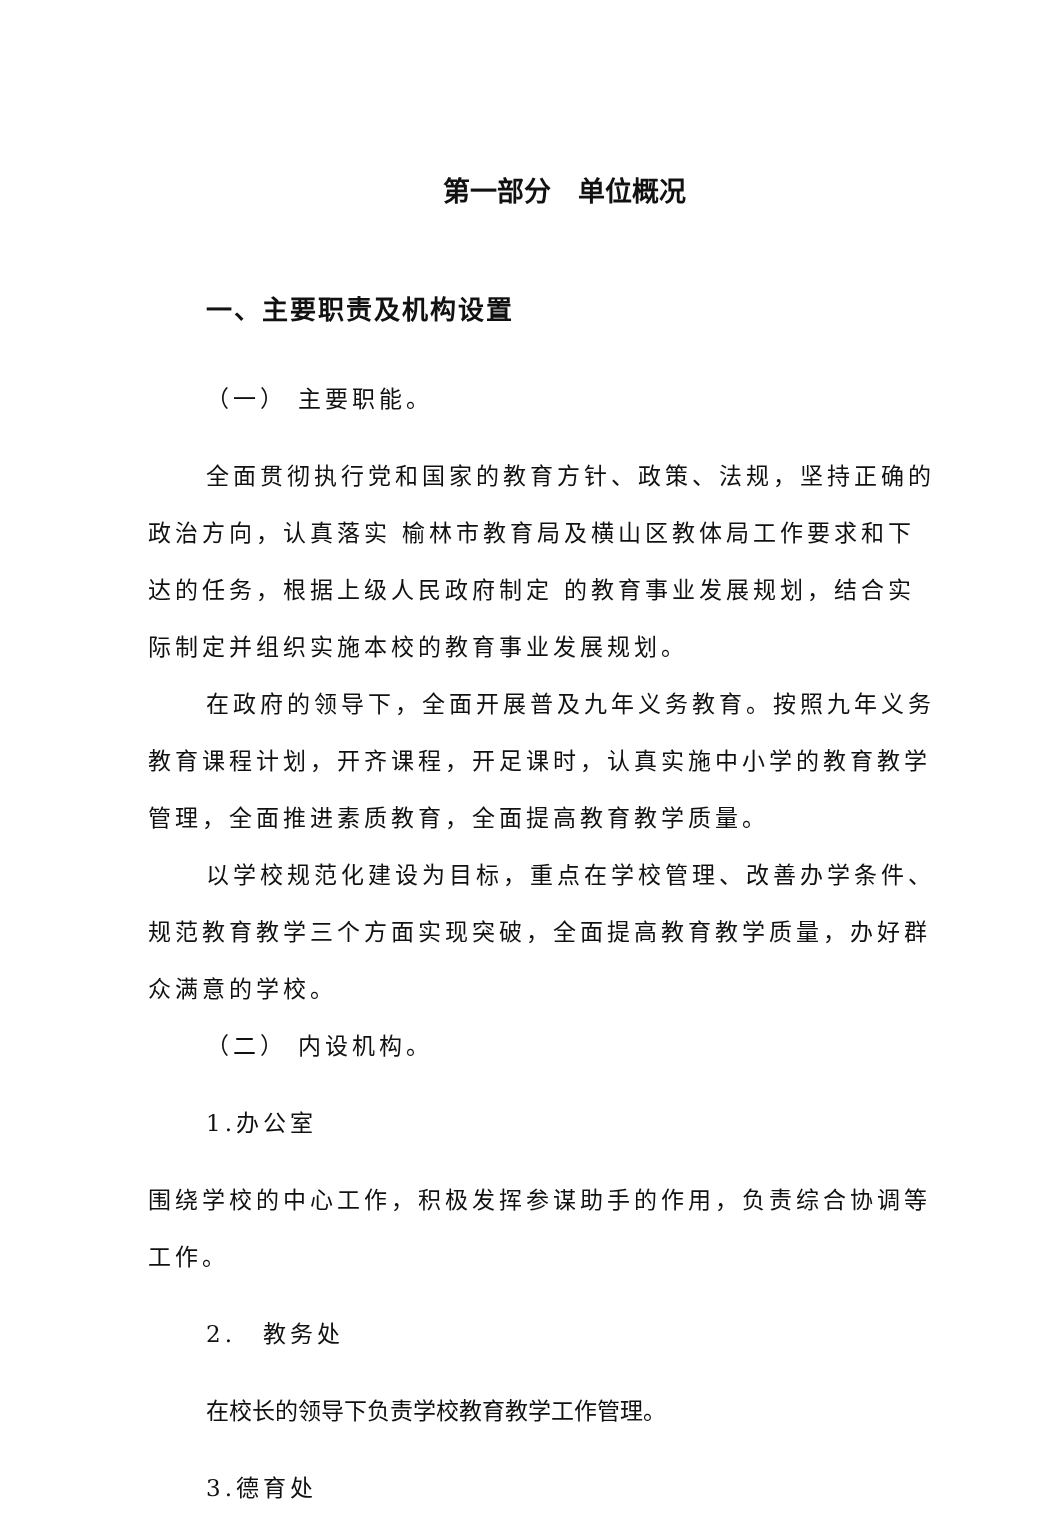第一部分　单位概况
一、主要职责及机构设置
（一） 主要职能。
全面贯彻执行党和国家的教育方针、政策、法规，坚持正确的政治方向，认真落实 榆林市教育局及横山区教体局工作要求和下达的任务，根据上级人民政府制定 的教育事业发展规划，结合实际制定并组织实施本校的教育事业发展规划。
在政府的领导下，全面开展普及九年义务教育。按照九年义务教育课程计划，开齐课程，开足课时，认真实施中小学的教育教学管理，全面推进素质教育，全面提高教育教学质量。
以学校规范化建设为目标，重点在学校管理、改善办学条件、规范教育教学三个方面实现突破，全面提高教育教学质量，办好群众满意的学校。
（二） 内设机构。
1.办公室
围绕学校的中心工作，积极发挥参谋助手的作用，负责综合协调等工作。
2.　教务处
在校长的领导下负责学校教育教学工作管理。
3.德育处